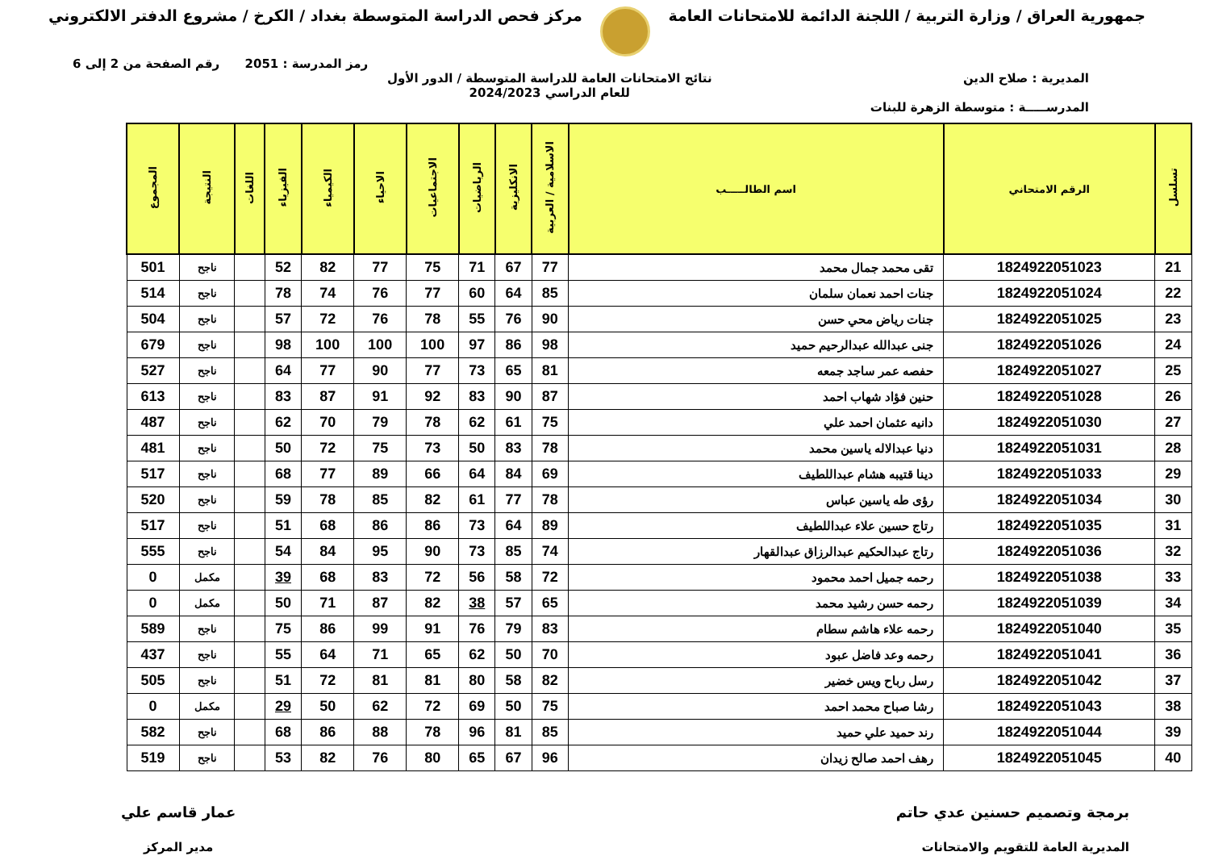جمهورية العراق / وزارة التربية / اللجنة الدائمة للامتحانات العامة
مركز فحص الدراسة المتوسطة بغداد / الكرخ / مشروع الدفتر الالكتروني
رمز المدرسة : 2051 رقم الصفحة من 2 إلى 6
المديرية : صلاح الدين
المدرســـــة : متوسطة الزهرة للبنات
نتائج الامتحانات العامة للدراسة المتوسطة / الدور الأول
للعام الدراسي 2024/2023
| تسلسل | الرقم الامتحاني | اسم الطالـــــب | الاسلامية / العربية | الانكليزية | الرياضيات | الاجتماعيات | الاحياء | الكيمياء | الفيزياء | اللغات | النتيجة | المجموع |
| --- | --- | --- | --- | --- | --- | --- | --- | --- | --- | --- | --- | --- |
| 21 | 1824922051023 | تقى محمد جمال محمد | 77 | 67 | 71 | 75 | 77 | 82 | 52 | | ناجح | 501 |
| 22 | 1824922051024 | جنات احمد نعمان سلمان | 85 | 64 | 60 | 77 | 76 | 74 | 78 | | ناجح | 514 |
| 23 | 1824922051025 | جنات رياض محي حسن | 90 | 76 | 55 | 78 | 76 | 72 | 57 | | ناجح | 504 |
| 24 | 1824922051026 | جنى عبدالله عبدالرحيم حميد | 98 | 86 | 97 | 100 | 100 | 100 | 98 | | ناجح | 679 |
| 25 | 1824922051027 | حفصه عمر ساجد جمعه | 81 | 65 | 73 | 77 | 90 | 77 | 64 | | ناجح | 527 |
| 26 | 1824922051028 | حنين فؤاد شهاب احمد | 87 | 90 | 83 | 92 | 91 | 87 | 83 | | ناجح | 613 |
| 27 | 1824922051030 | دانيه عثمان احمد علي | 75 | 61 | 62 | 78 | 79 | 70 | 62 | | ناجح | 487 |
| 28 | 1824922051031 | دنيا عبدالاله ياسين محمد | 78 | 83 | 50 | 73 | 75 | 72 | 50 | | ناجح | 481 |
| 29 | 1824922051033 | دينا قتيبه هشام عبداللطيف | 69 | 84 | 64 | 66 | 89 | 77 | 68 | | ناجح | 517 |
| 30 | 1824922051034 | رؤى طه ياسين عباس | 78 | 77 | 61 | 82 | 85 | 78 | 59 | | ناجح | 520 |
| 31 | 1824922051035 | رتاج حسين علاء عبداللطيف | 89 | 64 | 73 | 86 | 86 | 68 | 51 | | ناجح | 517 |
| 32 | 1824922051036 | رتاج عبدالحكيم عبدالرزاق عبدالقهار | 74 | 85 | 73 | 90 | 95 | 84 | 54 | | ناجح | 555 |
| 33 | 1824922051038 | رحمه جميل احمد محمود | 72 | 58 | 56 | 72 | 83 | 68 | 39 | | مكمل | 0 |
| 34 | 1824922051039 | رحمه حسن رشيد محمد | 65 | 57 | 38 | 82 | 87 | 71 | 50 | | مكمل | 0 |
| 35 | 1824922051040 | رحمه علاء هاشم سطام | 83 | 79 | 76 | 91 | 99 | 86 | 75 | | ناجح | 589 |
| 36 | 1824922051041 | رحمه وعد فاضل عبود | 70 | 50 | 62 | 65 | 71 | 64 | 55 | | ناجح | 437 |
| 37 | 1824922051042 | رسل رباح ويس خضير | 82 | 58 | 80 | 81 | 81 | 72 | 51 | | ناجح | 505 |
| 38 | 1824922051043 | رشا صباح محمد احمد | 75 | 50 | 69 | 72 | 62 | 50 | 29 | | مكمل | 0 |
| 39 | 1824922051044 | رند حميد علي حميد | 85 | 81 | 96 | 78 | 88 | 86 | 68 | | ناجح | 582 |
| 40 | 1824922051045 | رهف احمد صالح زيدان | 96 | 67 | 65 | 80 | 76 | 82 | 53 | | ناجح | 519 |
برمجة وتصميم حسنين عدي حاتم
المديرية العامة للتقويم والامتحانات
عمار قاسم علي
مدير المركز